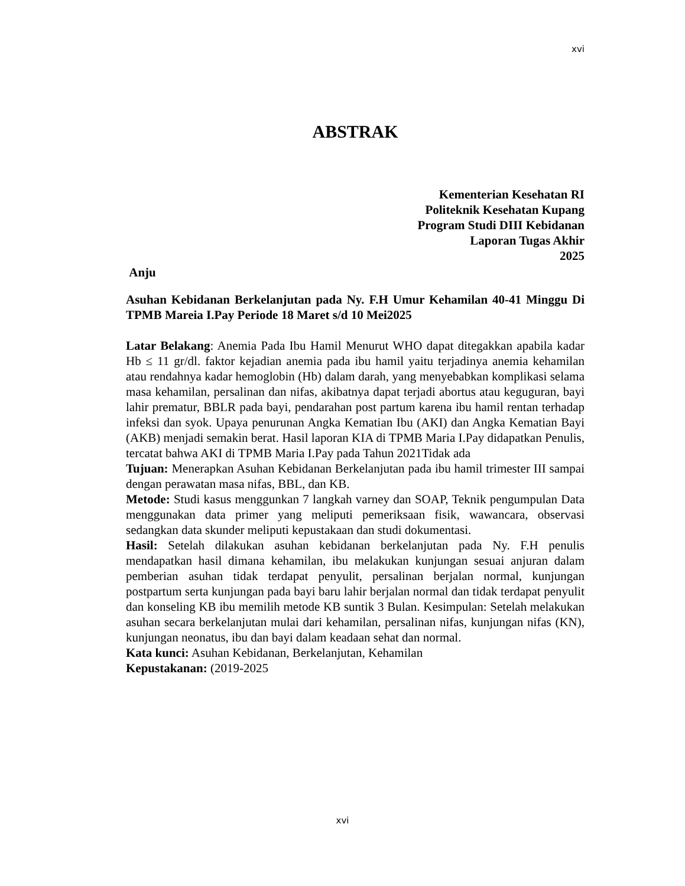xvi
ABSTRAK
Kementerian Kesehatan RI
Politeknik Kesehatan Kupang
Program Studi DIII Kebidanan
Laporan Tugas Akhir
2025
Anju
Asuhan Kebidanan Berkelanjutan pada Ny. F.H Umur Kehamilan 40-41 Minggu Di TPMB Mareia I.Pay Periode 18 Maret s/d 10 Mei2025
Latar Belakang: Anemia Pada Ibu Hamil Menurut WHO dapat ditegakkan apabila kadar Hb ≤ 11 gr/dl. faktor kejadian anemia pada ibu hamil yaitu terjadinya anemia kehamilan atau rendahnya kadar hemoglobin (Hb) dalam darah, yang menyebabkan komplikasi selama masa kehamilan, persalinan dan nifas, akibatnya dapat terjadi abortus atau keguguran, bayi lahir prematur, BBLR pada bayi, pendarahan post partum karena ibu hamil rentan terhadap infeksi dan syok. Upaya penurunan Angka Kematian Ibu (AKI) dan Angka Kematian Bayi (AKB) menjadi semakin berat. Hasil laporan KIA di TPMB Maria I.Pay didapatkan Penulis, tercatat bahwa AKI di TPMB Maria I.Pay pada Tahun 2021Tidak ada
Tujuan: Menerapkan Asuhan Kebidanan Berkelanjutan pada ibu hamil trimester III sampai dengan perawatan masa nifas, BBL, dan KB.
Metode: Studi kasus menggunkan 7 langkah varney dan SOAP, Teknik pengumpulan Data menggunakan data primer yang meliputi pemeriksaan fisik, wawancara, observasi sedangkan data skunder meliputi kepustakaan dan studi dokumentasi.
Hasil: Setelah dilakukan asuhan kebidanan berkelanjutan pada Ny. F.H penulis mendapatkan hasil dimana kehamilan, ibu melakukan kunjungan sesuai anjuran dalam pemberian asuhan tidak terdapat penyulit, persalinan berjalan normal, kunjungan postpartum serta kunjungan pada bayi baru lahir berjalan normal dan tidak terdapat penyulit dan konseling KB ibu memilih metode KB suntik 3 Bulan. Kesimpulan: Setelah melakukan asuhan secara berkelanjutan mulai dari kehamilan, persalinan nifas, kunjungan nifas (KN), kunjungan neonatus, ibu dan bayi dalam keadaan sehat dan normal.
Kata kunci: Asuhan Kebidanan, Berkelanjutan, Kehamilan
Kepustakanan: (2019-2025
xvi